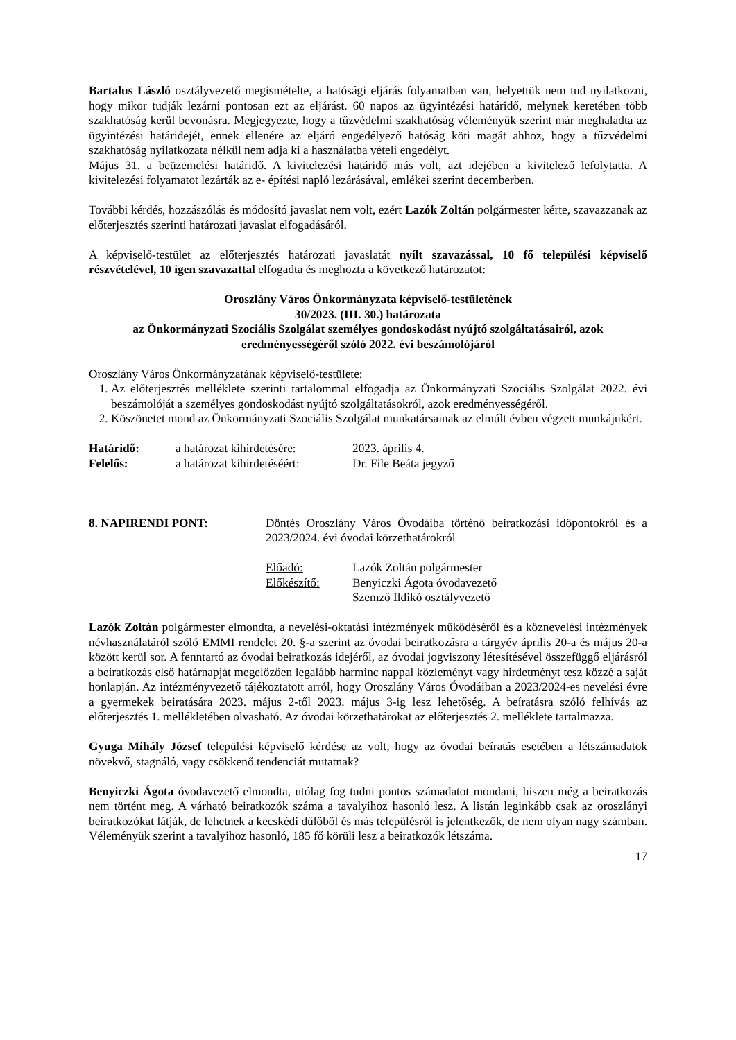Bartalus László osztályvezető megismételte, a hatósági eljárás folyamatban van, helyettük nem tud nyilatkozni, hogy mikor tudják lezárni pontosan ezt az eljárást. 60 napos az ügyintézési határidő, melynek keretében több szakhatóság kerül bevonásra. Megjegyezte, hogy a tűzvédelmi szakhatóság véleményük szerint már meghaladta az ügyintézési határidejét, ennek ellenére az eljáró engedélyező hatóság köti magát ahhoz, hogy a tűzvédelmi szakhatóság nyilatkozata nélkül nem adja ki a használatba vételi engedélyt.
Május 31. a beüzemelési határidő. A kivitelezési határidő más volt, azt idejében a kivitelező lefolytatta. A kivitelezési folyamatot lezárták az e- építési napló lezárásával, emlékei szerint decemberben.
További kérdés, hozzászólás és módosító javaslat nem volt, ezért Lazók Zoltán polgármester kérte, szavazzanak az előterjesztés szerinti határozati javaslat elfogadásáról.
A képviselő-testület az előterjesztés határozati javaslatát nyílt szavazással, 10 fő települési képviselő részvételével, 10 igen szavazattal elfogadta és meghozta a következő határozatot:
Oroszlány Város Önkormányzata képviselő-testületének
30/2023. (III. 30.) határozata
az Önkormányzati Szociális Szolgálat személyes gondoskodást nyújtó szolgáltatásairól, azok eredményességéről szóló 2022. évi beszámolójáról
Oroszlány Város Önkormányzatának képviselő-testülete:
1. Az előterjesztés melléklete szerinti tartalommal elfogadja az Önkormányzati Szociális Szolgálat 2022. évi beszámolóját a személyes gondoskodást nyújtó szolgáltatásokról, azok eredményességéről.
2. Köszönetet mond az Önkormányzati Szociális Szolgálat munkatársainak az elmúlt évben végzett munkájukért.
Határidő: a határozat kihirdetésére: 2023. április 4.
Felelős: a határozat kihirdetéséért: Dr. File Beáta jegyző
8. NAPIRENDI PONT: Döntés Oroszlány Város Óvodáiba történő beiratkozási időpontokról és a 2023/2024. évi óvodai körzethatárokról
Előadó: Lazók Zoltán polgármester
Előkészítő: Benyiczki Ágota óvodavezető
Szemző Ildikó osztályvezető
Lazók Zoltán polgármester elmondta, a nevelési-oktatási intézmények működéséről és a köznevelési intézmények névhasználatáról szóló EMMI rendelet 20. §-a szerint az óvodai beiratkozásra a tárgyév április 20-a és május 20-a között kerül sor. A fenntartó az óvodai beiratkozás idejéről, az óvodai jogviszony létesítésével összefüggő eljárásról a beiratkozás első határnapját megelőzően legalább harminc nappal közleményt vagy hirdetményt tesz közzé a saját honlapján. Az intézményvezető tájékoztatott arról, hogy Oroszlány Város Óvodáiban a 2023/2024-es nevelési évre a gyermekek beiratására 2023. május 2-től 2023. május 3-ig lesz lehetőség. A beíratásra szóló felhívás az előterjesztés 1. mellékletében olvasható. Az óvodai körzethatárokat az előterjesztés 2. melléklete tartalmazza.
Gyuga Mihály József települési képviselő kérdése az volt, hogy az óvodai beíratás esetében a létszámadatok növekvő, stagnáló, vagy csökkenő tendenciát mutatnak?
Benyiczki Ágota óvodavezető elmondta, utólag fog tudni pontos számadatot mondani, hiszen még a beiratkozás nem történt meg. A várható beiratkozók száma a tavalyihoz hasonló lesz. A listán leginkább csak az oroszlányi beiratkozókat látják, de lehetnek a kecskédi dűlőből és más településről is jelentkezők, de nem olyan nagy számban. Véleményük szerint a tavalyihoz hasonló, 185 fő körüli lesz a beiratkozók létszáma.
17